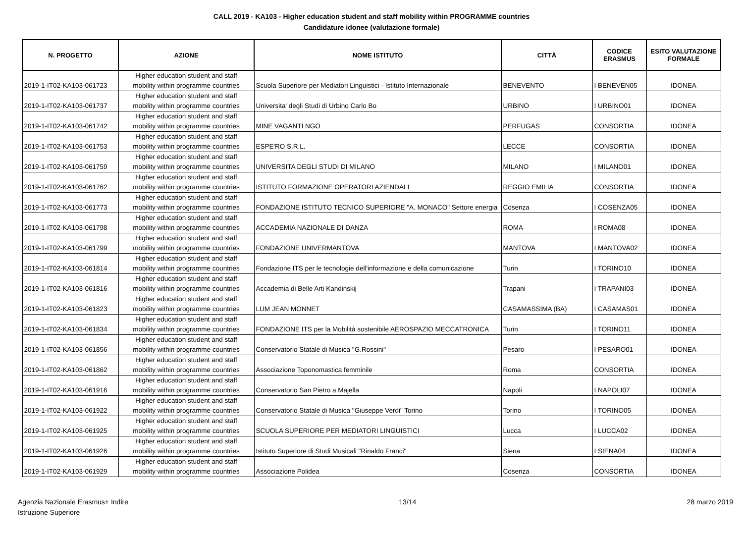CALL 2019 - KA103 - Higher education student and staff mobility within PROGRAMME countries
Candidature idonee (valutazione formale)
| N. PROGETTO | AZIONE | NOME ISTITUTO | CITTÀ | CODICE ERASMUS | ESITO VALUTAZIONE FORMALE |
| --- | --- | --- | --- | --- | --- |
| 2019-1-IT02-KA103-061723 | Higher education student and staff mobility within programme countries | Scuola Superiore per Mediatori Linguistici - Istituto Internazionale | BENEVENTO | I BENEVEN05 | IDONEA |
| 2019-1-IT02-KA103-061737 | Higher education student and staff mobility within programme countries | Universita' degli Studi di Urbino Carlo Bo | URBINO | I URBINO01 | IDONEA |
| 2019-1-IT02-KA103-061742 | Higher education student and staff mobility within programme countries | MINE VAGANTI NGO | PERFUGAS | CONSORTIA | IDONEA |
| 2019-1-IT02-KA103-061753 | Higher education student and staff mobility within programme countries | ESPE'RO S.R.L. | LECCE | CONSORTIA | IDONEA |
| 2019-1-IT02-KA103-061759 | Higher education student and staff mobility within programme countries | UNIVERSITA DEGLI STUDI DI MILANO | MILANO | I MILANO01 | IDONEA |
| 2019-1-IT02-KA103-061762 | Higher education student and staff mobility within programme countries | ISTITUTO FORMAZIONE OPERATORI AZIENDALI | REGGIO EMILIA | CONSORTIA | IDONEA |
| 2019-1-IT02-KA103-061773 | Higher education student and staff mobility within programme countries | FONDAZIONE ISTITUTO TECNICO SUPERIORE "A. MONACO" Settore energia | Cosenza | I COSENZA05 | IDONEA |
| 2019-1-IT02-KA103-061798 | Higher education student and staff mobility within programme countries | ACCADEMIA NAZIONALE DI DANZA | ROMA | I ROMA08 | IDONEA |
| 2019-1-IT02-KA103-061799 | Higher education student and staff mobility within programme countries | FONDAZIONE UNIVERMANTOVA | MANTOVA | I MANTOVA02 | IDONEA |
| 2019-1-IT02-KA103-061814 | Higher education student and staff mobility within programme countries | Fondazione ITS per le tecnologie dell'informazione e della comunicazione | Turin | I TORINO10 | IDONEA |
| 2019-1-IT02-KA103-061816 | Higher education student and staff mobility within programme countries | Accademia di Belle Arti Kandinskij | Trapani | I TRAPANI03 | IDONEA |
| 2019-1-IT02-KA103-061823 | Higher education student and staff mobility within programme countries | LUM JEAN MONNET | CASAMASSIMA (BA) | I CASAMAS01 | IDONEA |
| 2019-1-IT02-KA103-061834 | Higher education student and staff mobility within programme countries | FONDAZIONE ITS per la Mobilità sostenibile AEROSPAZIO MECCATRONICA | Turin | I TORINO11 | IDONEA |
| 2019-1-IT02-KA103-061856 | Higher education student and staff mobility within programme countries | Conservatorio Statale di Musica "G.Rossini" | Pesaro | I PESARO01 | IDONEA |
| 2019-1-IT02-KA103-061862 | Higher education student and staff mobility within programme countries | Associazione Toponomastica femminile | Roma | CONSORTIA | IDONEA |
| 2019-1-IT02-KA103-061916 | Higher education student and staff mobility within programme countries | Conservatorio San Pietro a Majella | Napoli | I NAPOLI07 | IDONEA |
| 2019-1-IT02-KA103-061922 | Higher education student and staff mobility within programme countries | Conservatorio Statale di Musica "Giuseppe Verdi" Torino | Torino | I TORINO05 | IDONEA |
| 2019-1-IT02-KA103-061925 | Higher education student and staff mobility within programme countries | SCUOLA SUPERIORE PER MEDIATORI LINGUISTICI | Lucca | I LUCCA02 | IDONEA |
| 2019-1-IT02-KA103-061926 | Higher education student and staff mobility within programme countries | Istituto Superiore di Studi Musicali "Rinaldo Franci" | Siena | I SIENA04 | IDONEA |
| 2019-1-IT02-KA103-061929 | Higher education student and staff mobility within programme countries | Associazione Polidea | Cosenza | CONSORTIA | IDONEA |
Agenzia Nazionale Erasmus+ Indire
Istruzione Superiore
13/14 28 marzo 2019